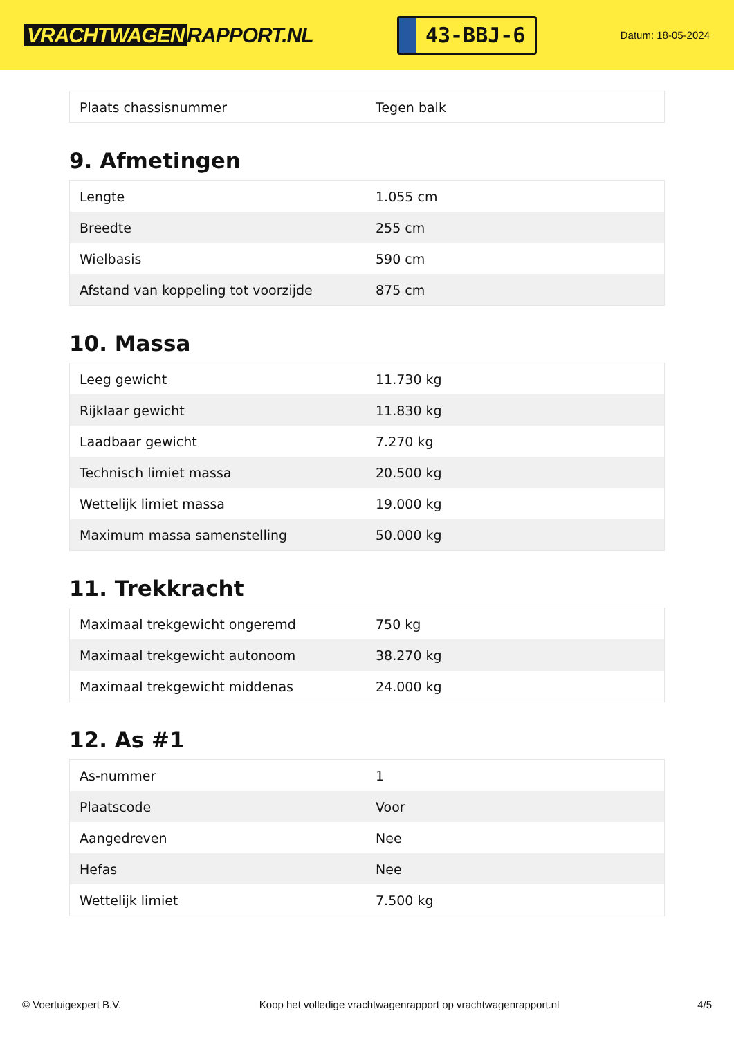VRACHTWAGEN RAPPORT.NL
43-BBJ-6
Datum: 18-05-2024
| Plaats chassisnummer | Tegen balk |
9. Afmetingen
| Lengte | 1.055 cm |
| Breedte | 255 cm |
| Wielbasis | 590 cm |
| Afstand van koppeling tot voorzijde | 875 cm |
10. Massa
| Leeg gewicht | 11.730 kg |
| Rijklaar gewicht | 11.830 kg |
| Laadbaar gewicht | 7.270 kg |
| Technisch limiet massa | 20.500 kg |
| Wettelijk limiet massa | 19.000 kg |
| Maximum massa samenstelling | 50.000 kg |
11. Trekkracht
| Maximaal trekgewicht ongeremd | 750 kg |
| Maximaal trekgewicht autonoom | 38.270 kg |
| Maximaal trekgewicht middenas | 24.000 kg |
12. As #1
| As-nummer | 1 |
| Plaatscode | Voor |
| Aangedreven | Nee |
| Hefas | Nee |
| Wettelijk limiet | 7.500 kg |
© Voertuigexpert B.V. Koop het volledige vrachtwagenrapport op vrachtwagenrapport.nl 4/5